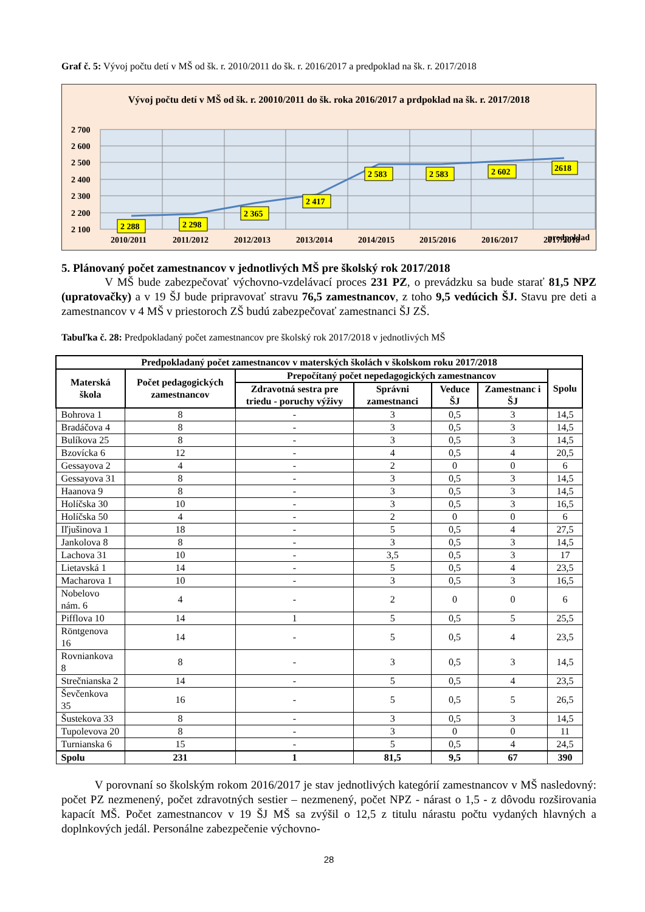Graf č. 5: Vývoj počtu detí v MŠ od šk. r. 2010/2011 do šk. r. 2016/2017 a predpoklad na šk. r. 2017/2018
Vývoj počtu detí v MŠ od šk. r. 20010/2011 do šk. roka 2016/2017 a prdpoklad na šk. r. 2017/2018
2 700
2 600
2 500
2 400
2 300
2 200
2 100
2 288
2 298
2 365
2 417
2 583
2 583
2 602
2618
2010/2011
2011/2012
2012/2013
2013/2014
2014/2015
2015/2016
2016/2017
2017/2018
predpoklad
5. Plánovaný počet zamestnancov v jednotlivých MŠ pre školský rok 2017/2018
V MŠ bude zabezpečovať výchovno-vzdelávací proces 231 PZ, o prevádzku sa bude starať 81,5 NPZ (upratovačky) a v 19 ŠJ bude pripravovať stravu 76,5 zamestnancov, z toho 9,5 vedúcich ŠJ. Stavu pre deti a zamestnancov v 4 MŠ v priestoroch ZŠ budú zabezpečovať zamestnanci ŠJ ZŠ.
Tabuľka č. 28: Predpokladaný počet zamestnancov pre školský rok 2017/2018 v jednotlivých MŠ
| Predpokladaný počet zamestnancov v materských školách v školskom roku 2017/2018 | | | | | | |
| --- | --- | --- | --- | --- | --- | --- |
| Materská škola | Počet pedagogických zamestnancov | Prepočítaný počet nepedagogických zamestnancov | | | | Spolu |
| | | Zdravotná sestra pre triedu - poruchy výživy | Správni zamestnanci | Veduce ŠJ | Zamestnanc i ŠJ | |
| Bohrova 1 | 8 | - | 3 | 0,5 | 3 | 14,5 |
| Bradáčova 4 | 8 | - | 3 | 0,5 | 3 | 14,5 |
| Bulíkova 25 | 8 | - | 3 | 0,5 | 3 | 14,5 |
| Bzovícka 6 | 12 | - | 4 | 0,5 | 4 | 20,5 |
| Gessayova 2 | 4 | - | 2 | 0 | 0 | 6 |
| Gessayova 31 | 8 | - | 3 | 0,5 | 3 | 14,5 |
| Haanova 9 | 8 | - | 3 | 0,5 | 3 | 14,5 |
| Holíčska 30 | 10 | - | 3 | 0,5 | 3 | 16,5 |
| Holíčska 50 | 4 | - | 2 | 0 | 0 | 6 |
| Iľjušinova 1 | 18 | - | 5 | 0,5 | 4 | 27,5 |
| Jankolova 8 | 8 | - | 3 | 0,5 | 3 | 14,5 |
| Lachova 31 | 10 | - | 3,5 | 0,5 | 3 | 17 |
| Lietavská 1 | 14 | - | 5 | 0,5 | 4 | 23,5 |
| Macharova 1 | 10 | - | 3 | 0,5 | 3 | 16,5 |
| Nobelovo nám. 6 | 4 | - | 2 | 0 | 0 | 6 |
| Pifflova 10 | 14 | 1 | 5 | 0,5 | 5 | 25,5 |
| Röntgenova 16 | 14 | - | 5 | 0,5 | 4 | 23,5 |
| Rovniankova 8 | 8 | - | 3 | 0,5 | 3 | 14,5 |
| Strečnianska 2 | 14 | - | 5 | 0,5 | 4 | 23,5 |
| Ševčenkova 35 | 16 | - | 5 | 0,5 | 5 | 26,5 |
| Šustekova 33 | 8 | - | 3 | 0,5 | 3 | 14,5 |
| Tupolevova 20 | 8 | - | 3 | 0 | 0 | 11 |
| Turnianska 6 | 15 | - | 5 | 0,5 | 4 | 24,5 |
| Spolu | 231 | 1 | 81,5 | 9,5 | 67 | 390 |
V porovnaní so školským rokom 2016/2017 je stav jednotlivých kategórií zamestnancov v MŠ nasledovný: počet PZ nezmenený, počet zdravotných sestier – nezmenený, počet NPZ - nárast o 1,5 - z dôvodu rozširovania kapacít MŠ. Počet zamestnancov v 19 ŠJ MŠ sa zvýšil o 12,5 z titulu nárastu počtu vydaných hlavných a doplnkových jedál. Personálne zabezpečenie výchovno-
28